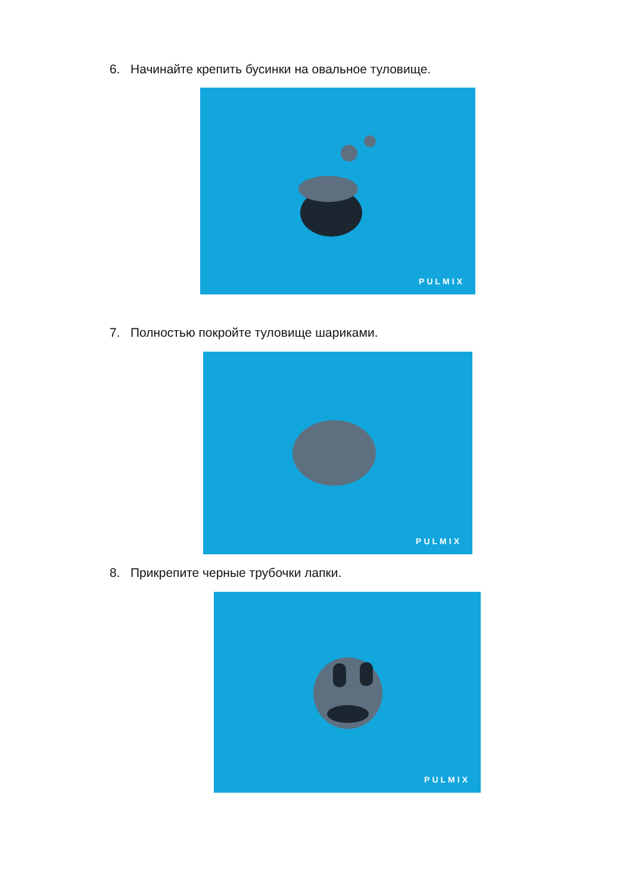6. Начинайте крепить бусинки на овальное туловище.
PULMIX
7. Полностью покройте туловище шариками.
PULMIX
8. Прикрепите черные трубочки лапки.
PULMIX